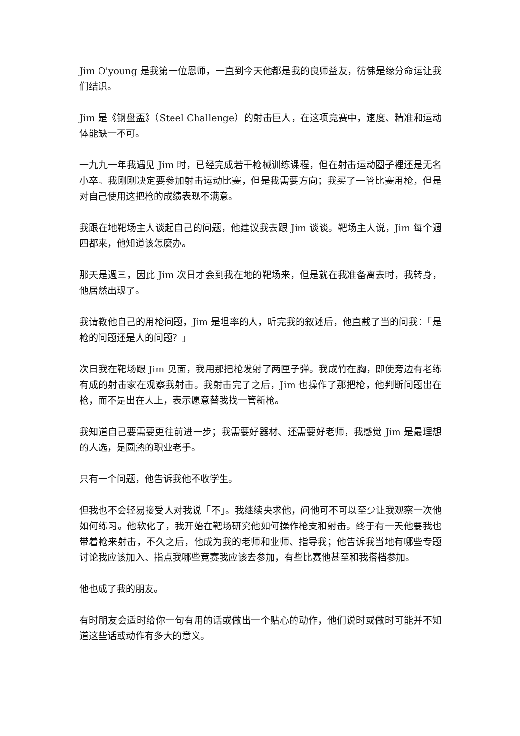Jim O'young 是我第一位恩师，一直到今天他都是我的良师益友，彷佛是缘分命运让我们结识。
Jim 是《钢盘盃》（Steel Challenge）的射击巨人，在这项竞赛中，速度、精准和运动体能缺一不可。
一九九一年我遇见 Jim 时，已经完成若干枪械训练课程，但在射击运动圈子裡还是无名小卒。我刚刚决定要参加射击运动比赛，但是我需要方向；我买了一管比赛用枪，但是对自己使用这把枪的成绩表现不满意。
我跟在地靶场主人谈起自己的问题，他建议我去跟 Jim 谈谈。靶场主人说，Jim 每个週四都来，他知道该怎麼办。
那天是週三，因此 Jim 次日才会到我在地的靶场来，但是就在我准备离去时，我转身，他居然出现了。
我请教他自己的用枪问题，Jim 是坦率的人，听完我的叙述后，他直截了当的问我：「是枪的问题还是人的问题？」
次日我在靶场跟 Jim 见面，我用那把枪发射了两匣子弹。我成竹在胸，即使旁边有老练有成的射击家在观察我射击。我射击完了之后，Jim 也操作了那把枪，他判断问题出在枪，而不是出在人上，表示愿意替我找一管新枪。
我知道自己要需要更往前进一步；我需要好器材、还需要好老师，我感觉 Jim 是最理想的人选，是圆熟的职业老手。
只有一个问题，他告诉我他不收学生。
但我也不会轻易接受人对我说「不」。我继续央求他，问他可不可以至少让我观察一次他如何练习。他软化了，我开始在靶场研究他如何操作枪支和射击。终于有一天他要我也带着枪来射击，不久之后，他成为我的老师和业师、指导我；他告诉我当地有哪些专题讨论我应该加入、指点我哪些竞赛我应该去参加，有些比赛他甚至和我搭档参加。
他也成了我的朋友。
有时朋友会适时给你一句有用的话或做出一个贴心的动作，他们说时或做时可能并不知道这些话或动作有多大的意义。